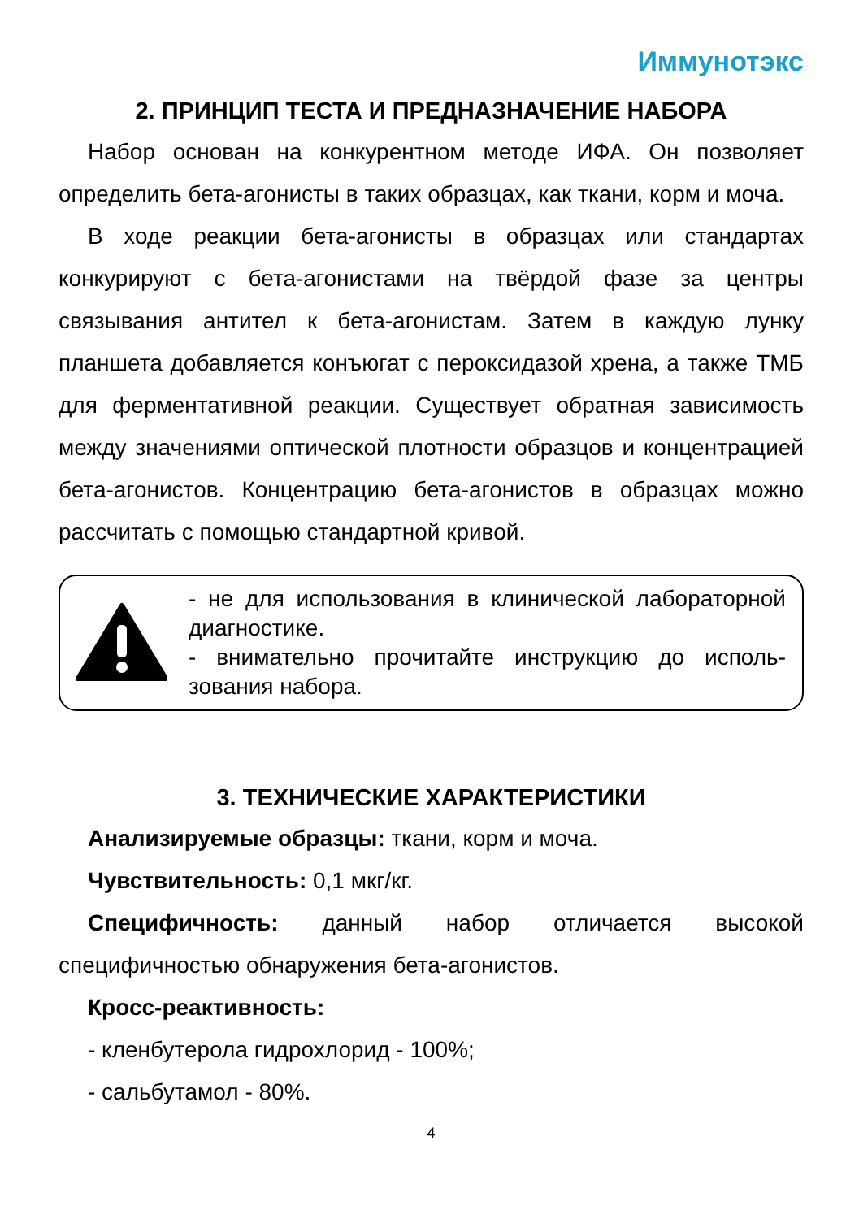Иммунотэкс
2. ПРИНЦИП ТЕСТА И ПРЕДНАЗНАЧЕНИЕ НАБОРА
Набор основан на конкурентном методе ИФА. Он позволяет определить бета-агонисты в таких образцах, как ткани, корм и моча.
В ходе реакции бета-агонисты в образцах или стандартах конкурируют с бета-агонистами на твёрдой фазе за центры связывания антител к бета-агонистам. Затем в каждую лунку планшета добавляется конъюгат с пероксидазой хрена, а также ТМБ для ферментативной реакции. Существует обратная зависимость между значениями оптической плотности образцов и концентрацией бета-агонистов. Концентрацию бета-агонистов в образцах можно рассчитать с помощью стандартной кривой.
- не для использования в клинической лаборатор­ной диагностике.
- внимательно прочитайте инструкцию до исполь­зования набора.
3. ТЕХНИЧЕСКИЕ ХАРАКТЕРИСТИКИ
Анализируемые образцы: ткани, корм и моча.
Чувствительность: 0,1 мкг/кг.
Специфичность: данный набор отличается высокой специфичностью обнаружения бета-агонистов.
Кросс-реактивность:
- кленбутерола гидрохлорид - 100%;
- сальбутамол - 80%.
4